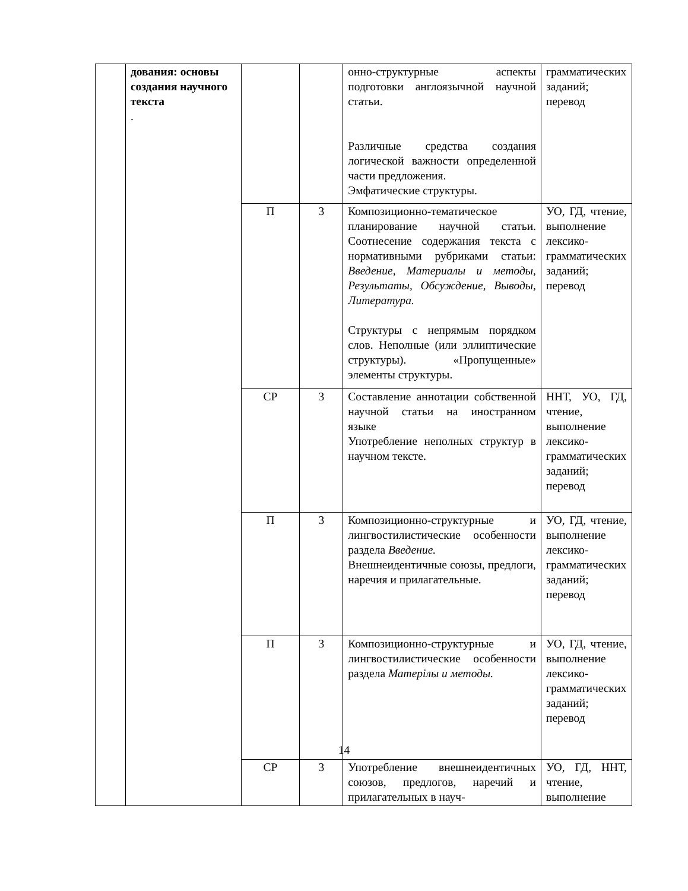| | дования: основы создания научного текста . | | | онно-структурные аспекты подготовки англоязычной научной статьи. Различные средства создания логической важности определенной части предложения. Эмфатические структуры. | грамматических заданий; перевод |
| | | П | 3 | Композиционно-тематическое планирование научной статьи. Соотнесение содержания текста с нормативными рубриками статьи: Введение, Материалы и методы, Результаты, Обсуждение, Выводы, Литература. Структуры с непрямым порядком слов. Неполные (или эллиптические структуры). «Пропущенные» элементы структуры. | УО, ГД, чтение, выполнение лексико-грамматических заданий; перевод |
| | | СР | 3 | Составление аннотации собственной научной статьи на иностранном языке Употребление неполных структур в научном тексте. | ННТ, УО, ГД, чтение, выполнение лексико-грамматических заданий; перевод |
| | | П | 3 | Композиционно-структурные и лингвостилистические особенности раздела Введение. Внешнеидентичные союзы, предлоги, наречия и прилагательные. | УО, ГД, чтение, выполнение лексико-грамматических заданий; перевод |
| | | П | 3 | Композиционно-структурные и лингвостилистические особенности раздела Матерілы и методы. | УО, ГД, чтение, выполнение лексико-грамматических заданий; перевод |
| | | СР | 3 | Употребление внешнеидентичных союзов, предлогов, наречий и прилагательных в науч- | УО, ГД, ННТ, чтение, выполнение |
14